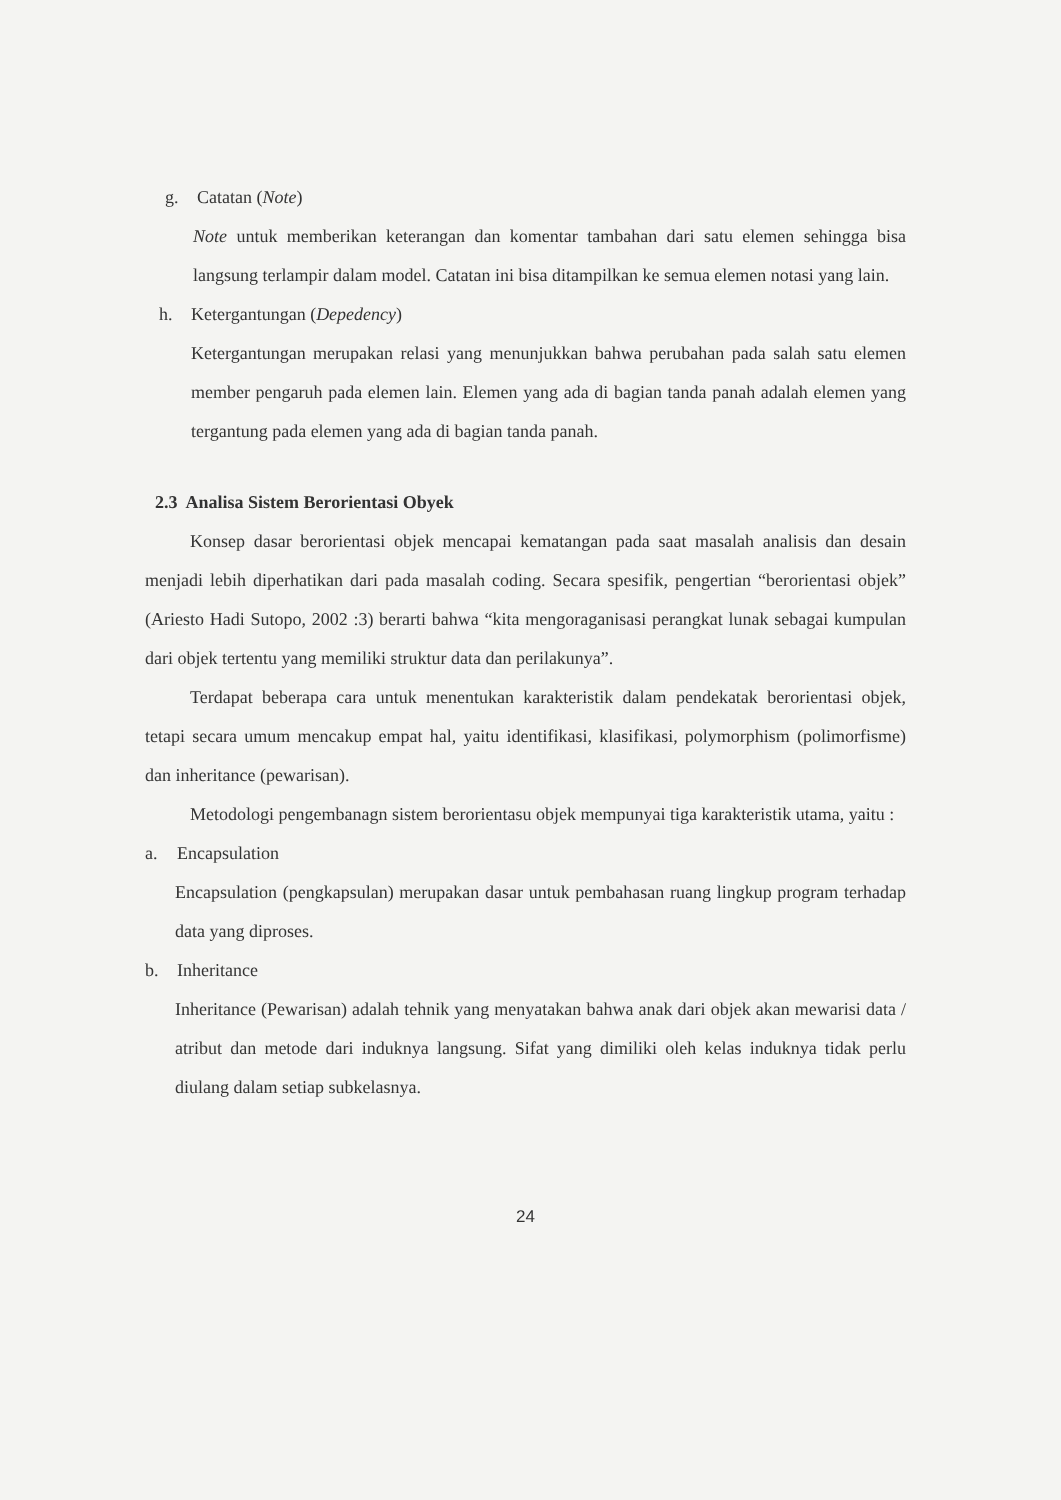g. Catatan (Note)
Note untuk memberikan keterangan dan komentar tambahan dari satu elemen sehingga bisa langsung terlampir dalam model. Catatan ini bisa ditampilkan ke semua elemen notasi yang lain.
h. Ketergantungan (Depedency)
Ketergantungan merupakan relasi yang menunjukkan bahwa perubahan pada salah satu elemen member pengaruh pada elemen lain. Elemen yang ada di bagian tanda panah adalah elemen yang tergantung pada elemen yang ada di bagian tanda panah.
2.3 Analisa Sistem Berorientasi Obyek
Konsep dasar berorientasi objek mencapai kematangan pada saat masalah analisis dan desain menjadi lebih diperhatikan dari pada masalah coding. Secara spesifik, pengertian “berorientasi objek” (Ariesto Hadi Sutopo, 2002 :3) berarti bahwa “kita mengoraganisasi perangkat lunak sebagai kumpulan dari objek tertentu yang memiliki struktur data dan perilakunya”.
Terdapat beberapa cara untuk menentukan karakteristik dalam pendekatak berorientasi objek, tetapi secara umum mencakup empat hal, yaitu identifikasi, klasifikasi, polymorphism (polimorfisme) dan inheritance (pewarisan).
Metodologi pengembanagn sistem berorientasu objek mempunyai tiga karakteristik utama, yaitu :
a. Encapsulation
Encapsulation (pengkapsulan) merupakan dasar untuk pembahasan ruang lingkup program terhadap data yang diproses.
b. Inheritance
Inheritance (Pewarisan) adalah tehnik yang menyatakan bahwa anak dari objek akan mewarisi data / atribut dan metode dari induknya langsung. Sifat yang dimiliki oleh kelas induknya tidak perlu diulang dalam setiap subkelasnya.
24